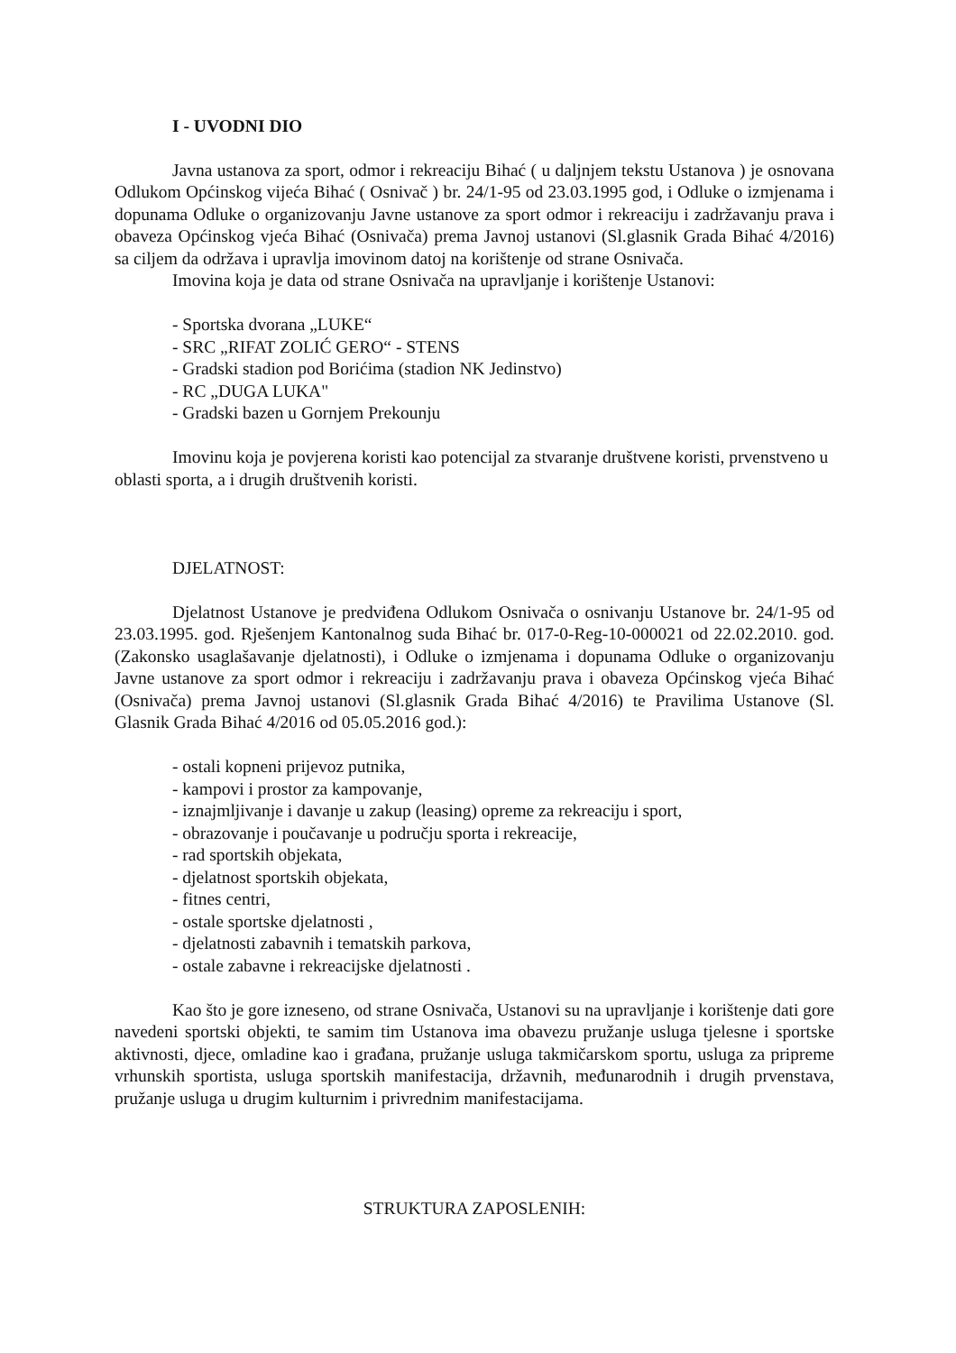I - UVODNI DIO
Javna ustanova za sport, odmor i rekreaciju Bihać ( u daljnjem tekstu Ustanova ) je osnovana Odlukom Općinskog vijeća Bihać ( Osnivač ) br. 24/1-95 od 23.03.1995 god, i Odluke o izmjenama i dopunama Odluke o organizovanju Javne ustanove za sport odmor i rekreaciju i zadržavanju prava i obaveza Općinskog vjeća Bihać (Osnivača) prema Javnoj ustanovi (Sl.glasnik Grada Bihać 4/2016) sa ciljem da održava i upravlja imovinom datoj na korištenje od strane Osnivača.
Imovina koja je data od strane Osnivača na upravljanje i korištenje Ustanovi:
- Sportska dvorana „LUKE“
- SRC „RIFAT ZOLIĆ GERO“ - STENS
- Gradski stadion pod Borićima (stadion NK Jedinstvo)
- RC „DUGA LUKA"
- Gradski bazen u Gornjem Prekounju
Imovinu koja je povjerena koristi kao potencijal za stvaranje društvene koristi, prvenstveno u oblasti sporta, a i drugih društvenih koristi.
DJELATNOST:
Djelatnost Ustanove je predviđena Odlukom Osnivača o osnivanju Ustanove br. 24/1-95 od 23.03.1995. god. Rješenjem Kantonalnog suda Bihać br. 017-0-Reg-10-000021 od 22.02.2010. god.(Zakonsko usaglašavanje djelatnosti), i Odluke o izmjenama i dopunama Odluke o organizovanju Javne ustanove za sport odmor i rekreaciju i zadržavanju prava i obaveza Općinskog vjeća Bihać (Osnivača) prema Javnoj ustanovi (Sl.glasnik Grada Bihać 4/2016) te Pravilima Ustanove (Sl. Glasnik Grada Bihać 4/2016 od 05.05.2016 god.):
- ostali kopneni prijevoz putnika,
- kampovi i prostor za kampovanje,
- iznajmljivanje i davanje u zakup (leasing) opreme za rekreaciju i sport,
- obrazovanje i poučavanje u području sporta i rekreacije,
- rad sportskih objekata,
- djelatnost sportskih objekata,
- fitnes centri,
- ostale sportske djelatnosti ,
- djelatnosti zabavnih i tematskih parkova,
- ostale zabavne i rekreacijske djelatnosti .
Kao što je gore izneseno, od strane Osnivača, Ustanovi su na upravljanje i korištenje dati gore navedeni sportski objekti, te samim tim Ustanova ima obavezu pružanje usluga tjelesne i sportske aktivnosti, djece, omladine kao i građana, pružanje usluga takmičarskom sportu, usluga za pripreme vrhunskih sportista, usluga sportskih manifestacija, državnih, međunarodnih i drugih prvenstava, pružanje usluga u drugim kulturnim i privrednim manifestacijama.
STRUKTURA ZAPOSLENIH: